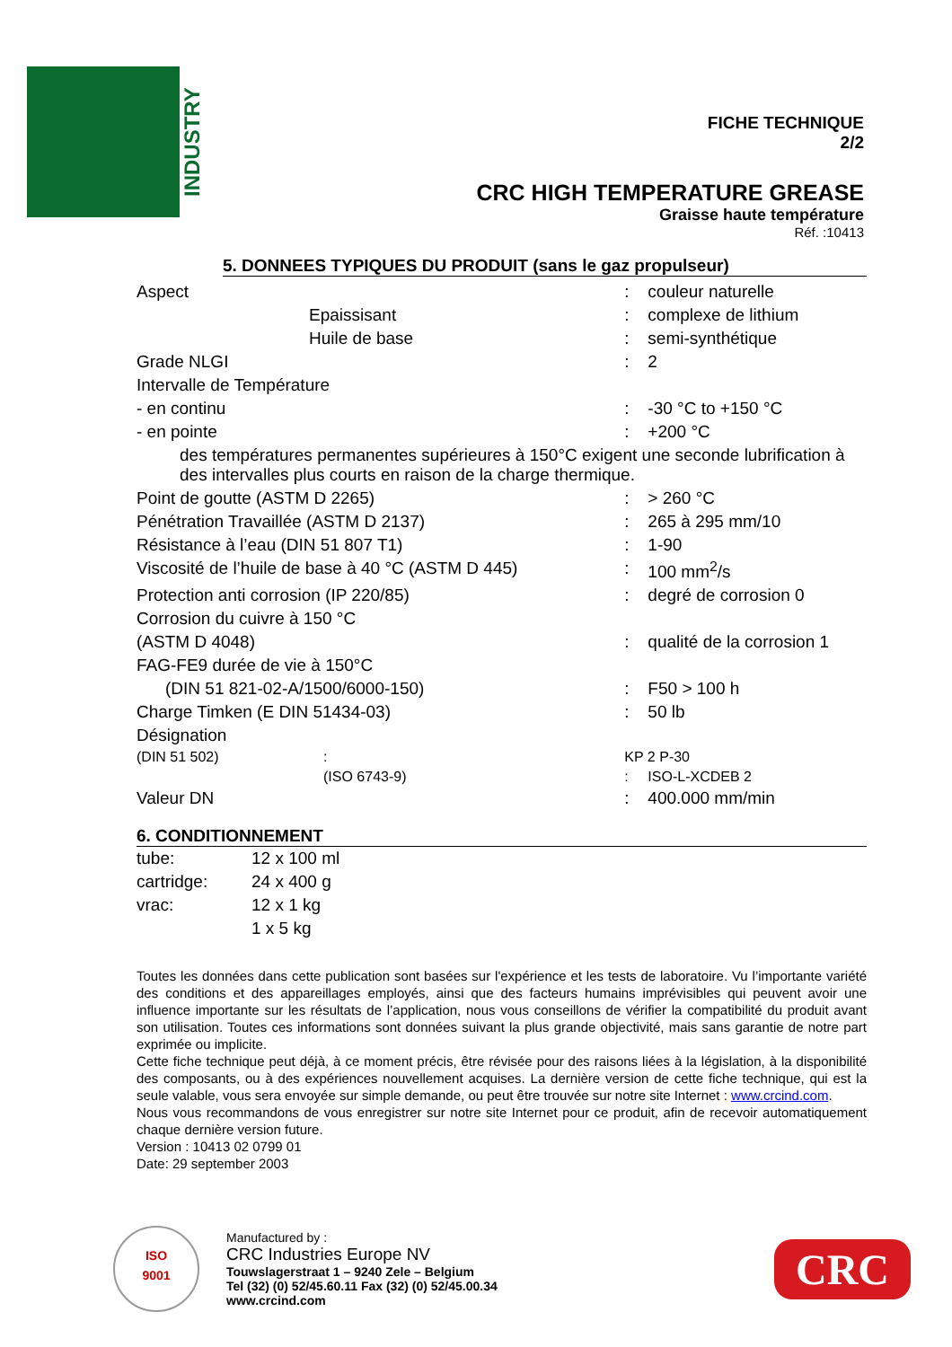INDUSTRY
FICHE TECHNIQUE
2/2
CRC HIGH TEMPERATURE GREASE
Graisse haute température
Réf. :10413
5. DONNEES TYPIQUES DU PRODUIT (sans le gaz propulseur)
| Aspect | | : | couleur naturelle |
| | Epaissisant | : | complexe de lithium |
| | Huile de base | : | semi-synthétique |
| Grade NLGI | | : | 2 |
| Intervalle de Température | | | |
| - en continu | | : | -30 °C to +150 °C |
| - en pointe | | : | +200 °C |
| des températures permanentes supérieures à 150°C exigent une seconde lubrification à des intervalles plus courts en raison de la charge thermique. | | | |
| Point de goutte (ASTM D 2265) | | : | > 260 °C |
| Pénétration Travaillée (ASTM D 2137) | | : | 265 à 295 mm/10 |
| Résistance à l’eau (DIN 51 807 T1) | | : | 1-90 |
| Viscosité de l’huile de base à 40 °C (ASTM D 445) | | : | 100 mm<sup>2</sup>/s |
| Protection anti corrosion (IP 220/85) | | : | degré de corrosion 0 |
| Corrosion du cuivre à 150 °C | | | |
| (ASTM D 4048) | | : | qualité de la corrosion 1 |
| FAG-FE9 durée de vie à 150°C | | | |
| (DIN 51 821-02-A/1500/6000-150) | | : | F50 > 100 h |
| Charge Timken (E DIN 51434-03) | | : | 50 lb |
| Désignation | | | |
| (DIN 51 502) | : | KP 2 P-30 | |
| | (ISO 6743-9) | : | ISO-L-XCDEB 2 |
| Valeur DN | | : | 400.000 mm/min |
6. CONDITIONNEMENT
| tube: | 12 x 100 ml |
| cartridge: | 24 x 400 g |
| vrac: | 12 x 1 kg |
| | 1 x 5 kg |
Toutes les données dans cette publication sont basées sur l'expérience et les tests de laboratoire. Vu l’importante variété des conditions et des appareillages employés, ainsi que des facteurs humains imprévisibles qui peuvent avoir une influence importante sur les résultats de l’application, nous vous conseillons de vérifier la compatibilité du produit avant son utilisation. Toutes ces informations sont données suivant la plus grande objectivité, mais sans garantie de notre part exprimée ou implicite.
Cette fiche technique peut déjà, à ce moment précis, être révisée pour des raisons liées à la législation, à la disponibilité des composants, ou à des expériences nouvellement acquises. La dernière version de cette fiche technique, qui est la seule valable, vous sera envoyée sur simple demande, ou peut être trouvée sur notre site Internet : www.crcind.com.
Nous vous recommandons de vous enregistrer sur notre site Internet pour ce produit, afin de recevoir automatiquement chaque dernière version future.
Version : 10413 02 0799 01
Date: 29 september 2003
ISO
9001
Manufactured by :
CRC Industries Europe NV
Touwslagerstraat 1 – 9240 Zele – Belgium
Tel (32) (0) 52/45.60.11 Fax (32) (0) 52/45.00.34
www.crcind.com
CRC